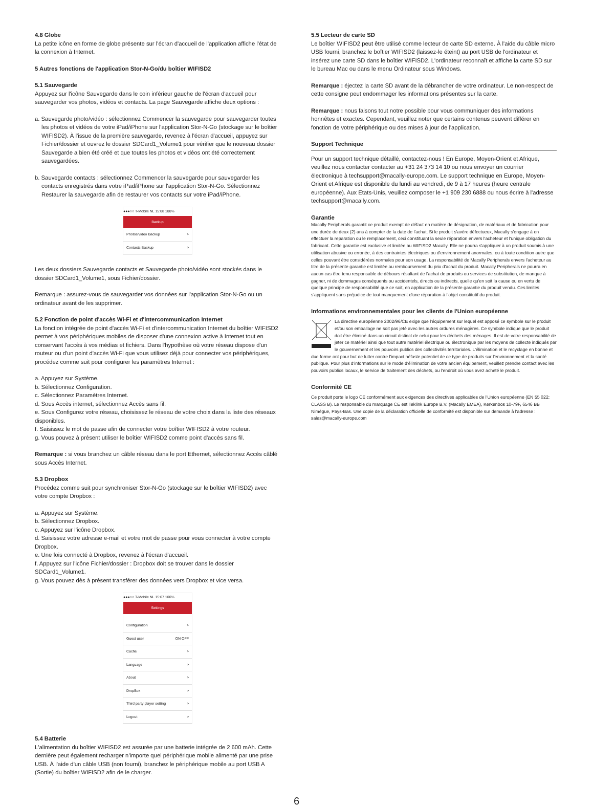4.8 Globe
La petite icône en forme de globe présente sur l'écran d'accueil de l'application affiche l'état de la connexion à Internet.
5 Autres fonctions de l'application Stor-N-Go/du boîtier WIFISD2
5.1 Sauvegarde
Appuyez sur l'icône Sauvegarde dans le coin inférieur gauche de l'écran d'accueil pour sauvegarder vos photos, vidéos et contacts. La page Sauvegarde affiche deux options :
a. Sauvegarde photo/vidéo : sélectionnez Commencer la sauvegarde pour sauvegarder toutes les photos et vidéos de votre iPad/iPhone sur l'application Stor-N-Go (stockage sur le boîtier WIFISD2). À l'issue de la première sauvegarde, revenez à l'écran d'accueil, appuyez sur Fichier/dossier et ouvrez le dossier SDCard1_Volume1 pour vérifier que le nouveau dossier Sauvegarde a bien été créé et que toutes les photos et vidéos ont été correctement sauvegardées.
b. Sauvegarde contacts : sélectionnez Commencer la sauvegarde pour sauvegarder les contacts enregistrés dans votre iPad/iPhone sur l'application Stor-N-Go. Sélectionnez Restaurer la sauvegarde afin de restaurer vos contacts sur votre iPad/iPhone.
●●●○○ T-Mobile NL 15:08 100%
Backup
Photos/video Backup >
Contacts Backup >
Les deux dossiers Sauvegarde contacts et Sauvegarde photo/vidéo sont stockés dans le dossier SDCard1_Volume1, sous Fichier/dossier.
Remarque : assurez-vous de sauvegarder vos données sur l'application Stor-N-Go ou un ordinateur avant de les supprimer.
5.2 Fonction de point d'accès Wi-Fi et d'intercommunication Internet
La fonction intégrée de point d'accès Wi-Fi et d'intercommunication Internet du boîtier WIFISD2 permet à vos périphériques mobiles de disposer d'une connexion active à Internet tout en conservant l'accès à vos médias et fichiers. Dans l'hypothèse où votre réseau dispose d'un routeur ou d'un point d'accès Wi-Fi que vous utilisez déjà pour connecter vos périphériques, procédez comme suit pour configurer les paramètres Internet :
a. Appuyez sur Système.
b. Sélectionnez Configuration.
c. Sélectionnez Paramètres Internet.
d. Sous Accès internet, sélectionnez Accès sans fil.
e. Sous Configurez votre réseau, choisissez le réseau de votre choix dans la liste des réseaux disponibles.
f. Saisissez le mot de passe afin de connecter votre boîtier WIFISD2 à votre routeur.
g. Vous pouvez à présent utiliser le boîtier WIFISD2 comme point d'accès sans fil.
Remarque : si vous branchez un câble réseau dans le port Ethernet, sélectionnez Accès câblé sous Accès Internet.
5.3 Dropbox
Procédez comme suit pour synchroniser Stor-N-Go (stockage sur le boîtier WIFISD2) avec votre compte Dropbox :
a. Appuyez sur Système.
b. Sélectionnez Dropbox.
c. Appuyez sur l'icône Dropbox.
d. Saisissez votre adresse e-mail et votre mot de passe pour vous connecter à votre compte Dropbox.
e. Une fois connecté à Dropbox, revenez à l'écran d'accueil.
f. Appuyez sur l'icône Fichier/dossier : Dropbox doit se trouver dans le dossier SDCard1_Volume1.
g. Vous pouvez dès à présent transférer des données vers Dropbox et vice versa.
●●●○○ T-Mobile NL 15:07 100%
Settings
Configuration >
Guest user ON OFF
Cache >
Language >
About >
DropBox >
Third party player setting >
Logout >
5.4 Batterie
L'alimentation du boîtier WIFISD2 est assurée par une batterie intégrée de 2 600 mAh. Cette dernière peut également recharger n'importe quel périphérique mobile alimenté par une prise USB. À l'aide d'un câble USB (non fourni), branchez le périphérique mobile au port USB A (Sortie) du boîtier WIFISD2 afin de le charger.
5.5 Lecteur de carte SD
Le boîtier WIFISD2 peut être utilisé comme lecteur de carte SD externe. À l'aide du câble micro USB fourni, branchez le boîtier WIFISD2 (laissez-le éteint) au port USB de l'ordinateur et insérez une carte SD dans le boîtier WIFISD2. L'ordinateur reconnaît et affiche la carte SD sur le bureau Mac ou dans le menu Ordinateur sous Windows.
Remarque : éjectez la carte SD avant de la débrancher de votre ordinateur. Le non-respect de cette consigne peut endommager les informations présentes sur la carte.
Remarque : nous faisons tout notre possible pour vous communiquer des informations honnêtes et exactes. Cependant, veuillez noter que certains contenus peuvent différer en fonction de votre périphérique ou des mises à jour de l'application.
Support Technique
Pour un support technique détaillé, contactez-nous ! En Europe, Moyen-Orient et Afrique, veuillez nous contacter contacter au +31 24 373 14 10 ou nous envoyer un courrier électronique à techsupport@macally-europe.com. Le support technique en Europe, Moyen-Orient et Afrique est disponible du lundi au vendredi, de 9 à 17 heures (heure centrale européenne). Aux Etats-Unis, veuillez composer le +1 909 230 6888 ou nous écrire à l'adresse techsupport@macally.com.
Garantie
Macally Peripherals garantit ce produit exempt de défaut en matière de désignation, de matériaux et de fabrication pour une durée de deux (2) ans à compter de la date de l'achat. Si le produit s'avère défectueux, Macally s'engage à en effectuer la reparation ou le remplacement, ceci constituant la seule réparation envers l'acheteur et l'unique obligation du fabricant. Cette garantie est exclusive et limitée au WIFISD2 Macally. Elle ne pourra s'appliquer à un produit soumis à une utilisation abusive ou erronée, à des contraintes électriques ou d'environnement anormales, ou à toute condition autre que celles pouvant être considérées normales pour son usage. La responsabilité de Macally Peripherals envers l'acheteur au titre de la présente garantie est limitée au remboursement du prix d'achat du produit. Macally Peripherals ne pourra en aucun cas être tenu responsable de débours résultant de l'achat de produits ou services de substitution, de manque à gagner, ni de dommages conséquents ou accidentels, directs ou indirects, quelle qu'en soit la cause ou en vertu de quelque principe de responsabilité que ce soit, en application de la présente garantie du produit vendu. Ces limites s'appliquent sans préjudice de tout manquement d'une réparation à l'objet constitutif du produit.
Informations environnementales pour les clients de l'Union européenne
La directive européenne 2002/96/CE exige que l'équipement sur lequel est apposé ce symbole sur le produit et/ou son emballage ne soit pas jeté avec les autres ordures ménagères. Ce symbole indique que le produit doit être éliminé dans un circuit distinct de celui pour les déchets des ménages. Il est de votre responsabilité de jeter ce matériel ainsi que tout autre matériel électrique ou électronique par les moyens de collecte indiqués par le gouvernement et les pouvoirs publics des collectivités territoriales. L'élimination et le recyclage en bonne et due forme ont pour but de lutter contre l'impact néfaste potentiel de ce type de produits sur l'environnement et la santé publique. Pour plus d'informations sur le mode d'élimination de votre ancien équipement, veuillez prendre contact avec les pouvoirs publics locaux, le service de traitement des déchets, ou l'endroit où vous avez acheté le produit.
Conformité CE
Ce produit porte le logo CE conformément aux exigences des directives applicables de l'Union européenne (EN 55 022: CLASS B). Le responsable du marquage CE est Teklink Europe B.V. (Macally EMEA), Kerkenbos 10-79F, 6546 BB Nimègue, Pays-Bas. Une copie de la déclaration officielle de conformité est disponible sur demande à l'adresse : sales@macally-europe.com
6